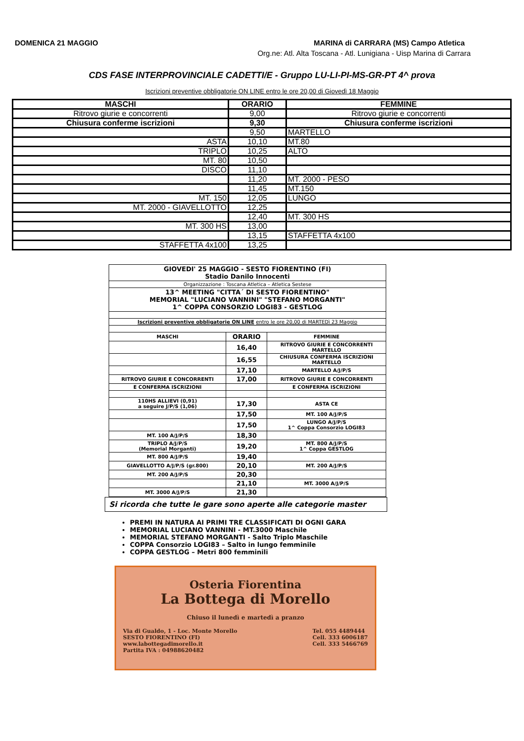DOMENICA 21 MAGGIO MARINA di CARRARA (MS) Campo Atletica
Org.ne: Atl. Alta Toscana - Atl. Lunigiana - Uisp Marina di Carrara
CDS FASE INTERPROVINCIALE CADETTI/E - Gruppo LU-LI-PI-MS-GR-PT 4^ prova
Iscrizioni preventive obbligatorie ON LINE entro le ore 20,00 di Giovedì 18 Maggio
| MASCHI | ORARIO | FEMMINE |
| --- | --- | --- |
| Ritrovo giurie e concorrenti | 9,00 | Ritrovo giurie e concorrenti |
| Chiusura conferme iscrizioni | 9,30 | Chiusura conferme iscrizioni |
| | 9,50 | MARTELLO |
| ASTA | 10,10 | MT.80 |
| TRIPLO | 10,25 | ALTO |
| MT. 80 | 10,50 | |
| DISCO | 11,10 | |
| | 11,20 | MT. 2000 - PESO |
| | 11,45 | MT.150 |
| MT. 150 | 12,05 | LUNGO |
| MT. 2000 - GIAVELLOTTO | 12,25 | |
| | 12,40 | MT. 300 HS |
| MT. 300 HS | 13,00 | |
| | 13,15 | STAFFETTA 4x100 |
| STAFFETTA 4x100 | 13,25 | |
| GIOVEDI' 25 MAGGIO - SESTO FIORENTINO (FI) Stadio Danilo Innocenti | | |
| Organizzazione : Toscana Atletica – Atletica Sestese | | |
| 13^ MEETING "CITTA´ DI SESTO FIORENTINO" MEMORIAL "LUCIANO VANNINI" "STEFANO MORGANTI" 1^ COPPA CONSORZIO LOGI83 - GESTLOG | | |
| Iscrizioni preventive obbligatorie ON LINE entro le ore 20,00 di MARTEDì 23 Maggio | | |
| MASCHI | ORARIO | FEMMINE |
| | 16,40 | RITROVO GIURIE E CONCORRENTI MARTELLO |
| | 16,55 | CHIUSURA CONFERMA ISCRIZIONI MARTELLO |
| | 17,10 | MARTELLO A/J/P/S |
| RITROVO GIURIE E CONCORRENTI | 17,00 | RITROVO GIURIE E CONCORRENTI |
| E CONFERMA ISCRIZIONI | | E CONFERMA ISCRIZIONI |
| 110HS ALLIEVI (0,91) a seguire J/P/S (1,06) | 17,30 | ASTA CE |
| | 17,50 | MT. 100 A/J/P/S |
| | 17,50 | LUNGO A/J/P/S 1^ Coppa Consorzio LOGI83 |
| MT. 100 A/J/P/S | 18,30 | |
| TRIPLO A/J/P/S (Memorial Morganti) | 19,20 | MT. 800 A/J/P/S 1^ Coppa GESTLOG |
| MT. 800 A/J/P/S | 19,40 | |
| GIAVELLOTTO A/J/P/S (gr.800) | 20,10 | MT. 200 A/J/P/S |
| MT. 200 A/J/P/S | 20,30 | |
| | 21,10 | MT. 3000 A/J/P/S |
| MT. 3000 A/J/P/S | 21,30 | |
Si ricorda che tutte le gare sono aperte alle categorie master
PREMI IN NATURA AI PRIMI TRE CLASSIFICATI DI OGNI GARA
MEMORIAL LUCIANO VANNINI - MT.3000 Maschile
MEMORIAL STEFANO MORGANTI - Salto Triplo Maschile
COPPA Consorzio LOGI83 – Salto in lungo femminile
COPPA GESTLOG – Metri 800 femminili
Osteria Fiorentina
La Bottega di Morello
Chiuso il lunedì e martedì a pranzo
Via di Gualdo, 1 - Loc. Monte Morello
SESTO FIORENTINO (FI)
www.labottegadimorello.it
Partita IVA : 04988620482
Tel. 055 4489444
Cell. 333 6006187
Cell. 333 5466769